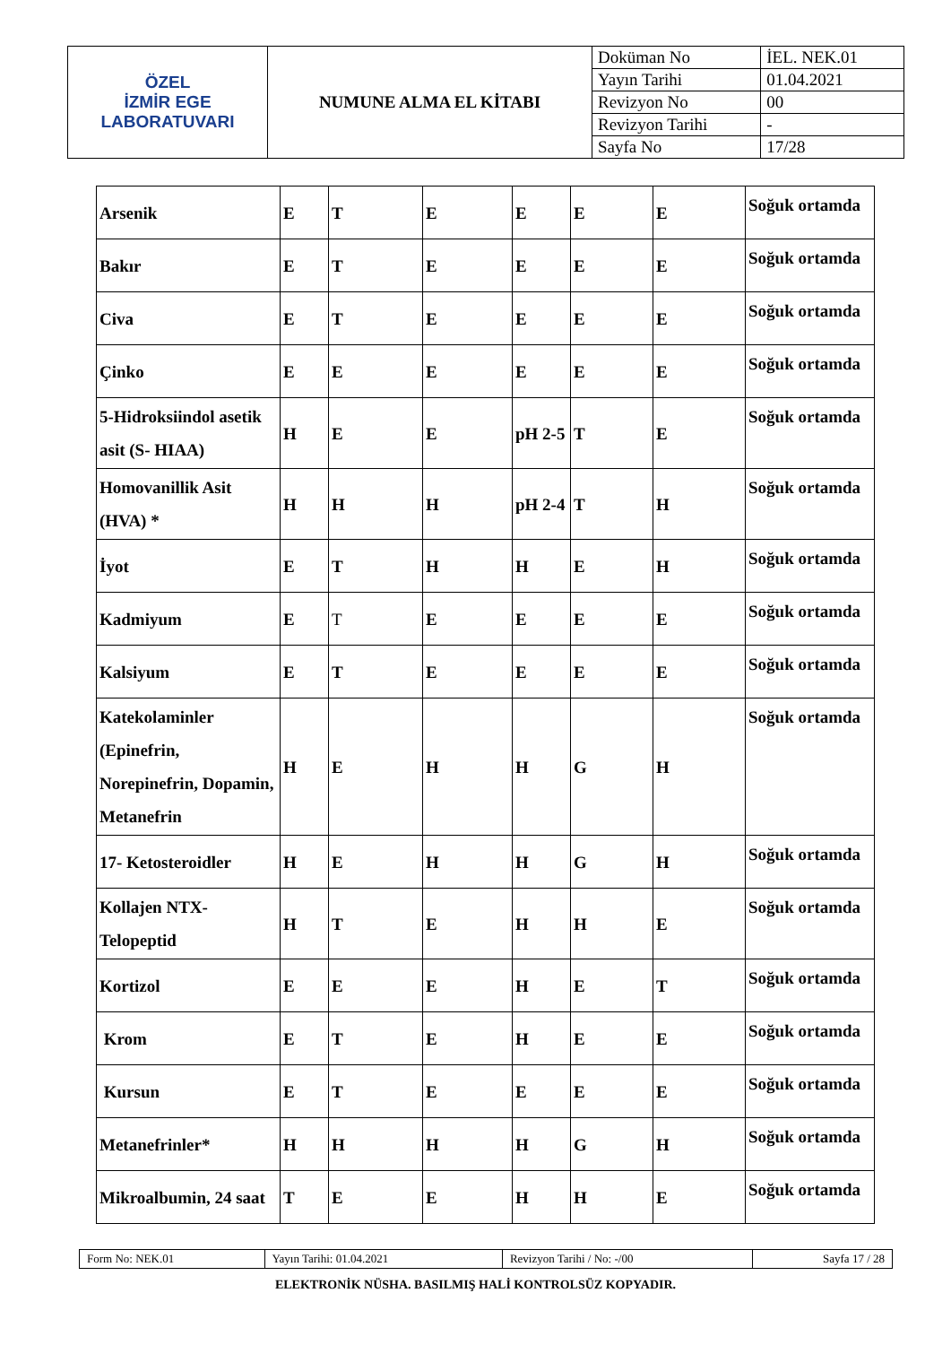| ÖZEL İZMİR EGE LABORATUVARI | NUMUNE ALMA EL KİTABI | Doküman No | İEL. NEK.01 |
| | | Yayın Tarihi | 01.04.2021 |
| | | Revizyon No | 00 |
| | | Revizyon Tarihi | - |
| | | Sayfa No | 17/28 |
| Arsenik | E | T | E | E | E | E | Soğuk ortamda |
| Bakır | E | T | E | E | E | E | Soğuk ortamda |
| Civa | E | T | E | E | E | E | Soğuk ortamda |
| Çinko | E | E | E | E | E | E | Soğuk ortamda |
| 5-Hidroksiindol asetik asit (S- HIAA) | H | E | E | pH 2-5 | T | E | Soğuk ortamda |
| Homovanillik Asit (HVA) * | H | H | H | pH 2-4 | T | H | Soğuk ortamda |
| İyot | E | T | H | H | E | H | Soğuk ortamda |
| Kadmiyum | E | T | E | E | E | E | Soğuk ortamda |
| Kalsiyum | E | T | E | E | E | E | Soğuk ortamda |
| Katekolaminler (Epinefrin, Norepinefrin, Dopamin, Metanefrin | H | E | H | H | G | H | Soğuk ortamda |
| 17- Ketosteroidler | H | E | H | H | G | H | Soğuk ortamda |
| Kollajen NTX-Telopeptid | H | T | E | H | H | E | Soğuk ortamda |
| Kortizol | E | E | E | H | E | T | Soğuk ortamda |
| Krom | E | T | E | H | E | E | Soğuk ortamda |
| Kursun | E | T | E | E | E | E | Soğuk ortamda |
| Metanefrinler* | H | H | H | H | G | H | Soğuk ortamda |
| Mikroalbumin, 24 saat | T | E | E | H | H | E | Soğuk ortamda |
| Form No: NEK.01 | Yayın Tarihi: 01.04.2021 | Revizyon Tarihi / No: -/00 | Sayfa 17 / 28 |
ELEKTRONİK NÜSHA. BASILMIŞ HALİ KONTROLSÜZ KOPYADIR.